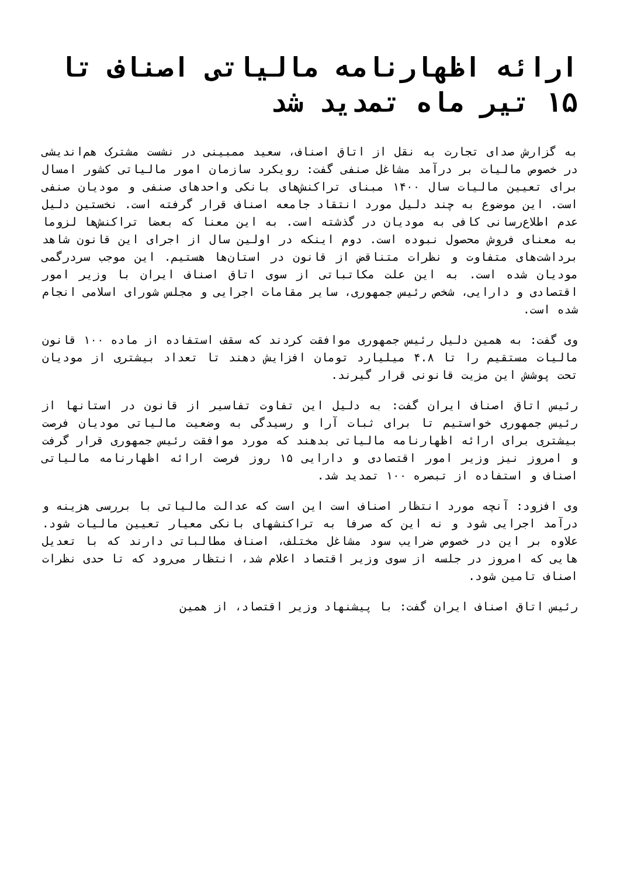ارائه اظهارنامه مالیاتی اصناف تا ۱۵ تیر ماه تمدید شد
به گزارش صدای تجارت به نقل از اتاق اصناف، سعید ممبینی در نشست مشترک هم‌اندیشی در خصوص مالیات بر درآمد مشاغل صنفی گفت: رویکرد سازمان امور مالیاتی کشور امسال برای تعیین مالیات سال ۱۴۰۰ مبنای تراکنش‌های بانکی واحدهای صنفی و مودیان صنفی است. این موضوع به چند دلیل مورد انتقاد جامعه اصناف قرار گرفته است. نخستین دلیل عدم اطلاع‌رسانی کافی به مودیان در گذشته است. به این معنا که بعضا تراکنش‌ها لزوما به معنای فروش محصول نبوده است. دوم اینکه در اولین سال از اجرای این قانون شاهد برداشت‌های متفاوت و نظرات متناقض از قانون در استان‌ها هستیم. این موجب سردرگمی مودیان شده است. به این علت مکاتباتی از سوی اتاق اصناف ایران با وزیر امور اقتصادی و دارایی، شخص رئیس جمهوری، سایر مقامات اجرایی و مجلس شورای اسلامی انجام شده است.
وی گفت: به همین دلیل رئیس جمهوری موافقت کردند که سقف استفاده از ماده ۱۰۰ قانون مالیات مستقیم را تا ۴.۸ میلیارد تومان افزایش دهند تا تعداد بیشتری از مودیان تحت پوشش این مزیت قانونی قرار گیرند.
رئیس اتاق اصناف ایران گفت: به دلیل این تفاوت تفاسیر از قانون در استانها از رئیس جمهوری خواستیم تا برای ثبات آرا و رسیدگی به وضعیت مالیاتی مودیان فرصت بیشتری برای ارائه اظهارنامه مالیاتی بدهند که مورد موافقت رئیس جمهوری قرار گرفت و امروز نیز وزیر امور اقتصادی و دارایی ۱۵ روز فرصت ارائه اظهارنامه مالیاتی اصناف و استفاده از تبصره ۱۰۰ تمدید شد.
وی افزود: آنچه مورد انتظار اصناف است این است که عدالت مالیاتی با بررسی هزینه و درآمد اجرایی شود و نه این که صرفا به تراکنشهای بانکی معیار تعیین مالیات شود. علاوه بر این در خصوص ضرایب سود مشاغل مختلف، اصناف مطالباتی دارند که با تعدیل هایی که امروز در جلسه از سوی وزیر اقتصاد اعلام شد، انتظار می‌رود که تا حدی نظرات اصناف تامین شود.
رئیس اتاق اصناف ایران گفت: با پیشنهاد وزیر اقتصاد، از همین